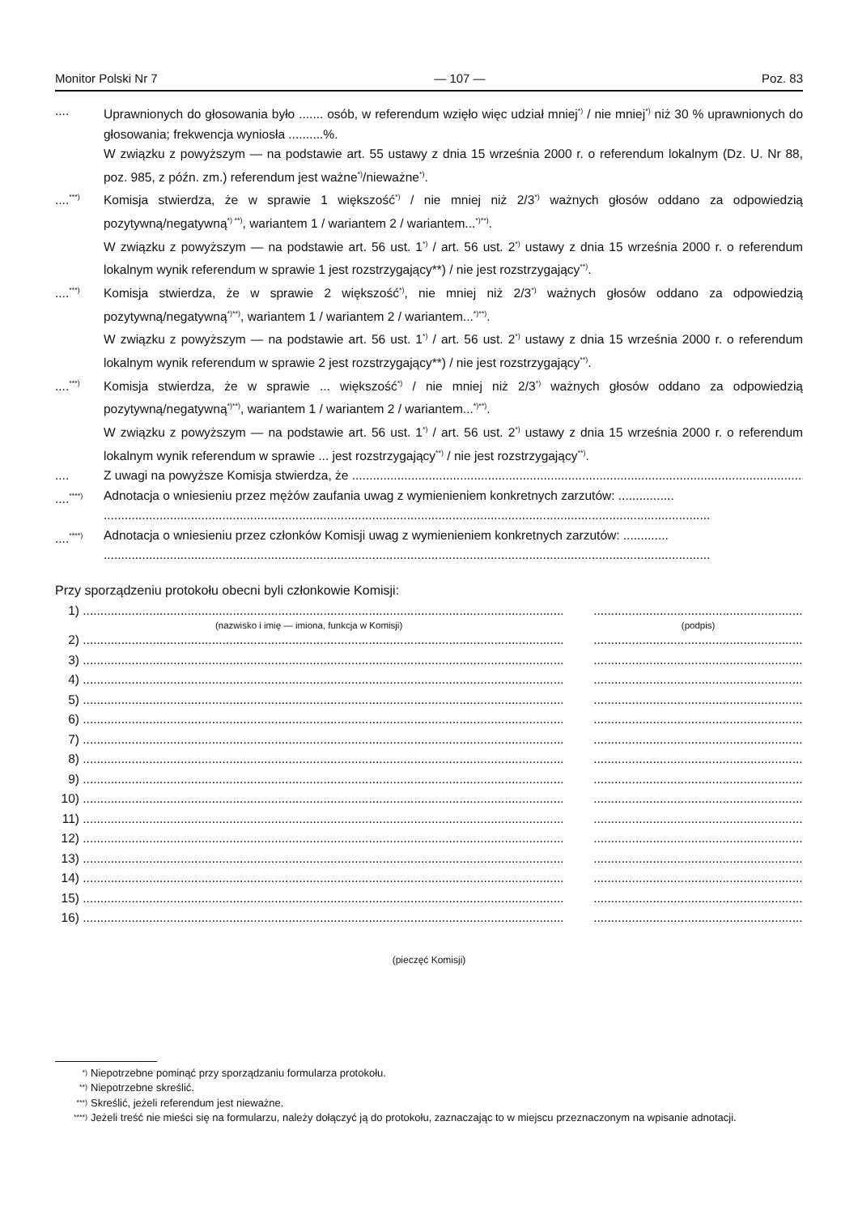Monitor Polski Nr 7 — 107 — Poz. 83
.... Uprawnionych do głosowania było ....... osób, w referendum wzięło więc udział mniej<sup>*)</sup> / nie mniej<sup>*)</sup> niż 30 % uprawnionych do głosowania; frekwencja wyniosła ..........%.
W związku z powyższym — na podstawie art. 55 ustawy z dnia 15 września 2000 r. o referendum lokalnym (Dz. U. Nr 88, poz. 985, z późn. zm.) referendum jest ważne<sup>*)</sup>/nieważne<sup>*)</sup>.
....<sup>***)</sup>
Komisja stwierdza, że w sprawie 1 większość<sup>*)</sup> / nie mniej niż 2/3<sup>*)</sup> ważnych głosów oddano za odpowiedzią pozytywną/negatywną<sup>*) **)</sup>, wariantem 1 / wariantem 2 / wariantem...<sup>*)**)</sup>.
W związku z powyższym — na podstawie art. 56 ust. 1<sup>*)</sup> / art. 56 ust. 2<sup>*)</sup> ustawy z dnia 15 września 2000 r. o referendum lokalnym wynik referendum w sprawie 1 jest rozstrzygający**) / nie jest rozstrzygający<sup>**)</sup>.
....<sup>***)</sup>
Komisja stwierdza, że w sprawie 2 większość<sup>*)</sup>, nie mniej niż 2/3<sup>*)</sup> ważnych głosów oddano za odpowiedzią pozytywną/negatywną<sup>*)**)</sup>, wariantem 1 / wariantem 2 / wariantem...<sup>*)**)</sup>.
W związku z powyższym — na podstawie art. 56 ust. 1<sup>*)</sup> / art. 56 ust. 2<sup>*)</sup> ustawy z dnia 15 września 2000 r. o referendum lokalnym wynik referendum w sprawie 2 jest rozstrzygający**) / nie jest rozstrzygający<sup>**)</sup>.
....<sup>***)</sup>
Komisja stwierdza, że w sprawie ... większość<sup>*)</sup> / nie mniej niż 2/3<sup>*)</sup> ważnych głosów oddano za odpowiedzią pozytywną/negatywną<sup>*)**)</sup>, wariantem 1 / wariantem 2 / wariantem...<sup>*)**)</sup>.
W związku z powyższym — na podstawie art. 56 ust. 1<sup>*)</sup> / art. 56 ust. 2<sup>*)</sup> ustawy z dnia 15 września 2000 r. o referendum lokalnym wynik referendum w sprawie ... jest rozstrzygający<sup>**)</sup> / nie jest rozstrzygający<sup>**)</sup>.
.... Z uwagi na powyższe Komisja stwierdza, że ..................................................................................................................................
....<sup>****)</sup>
Adnotacja o wniesieniu przez mężów zaufania uwag z wymienieniem konkretnych zarzutów: ................
..............................................................................................................................................................................
....<sup>****)</sup>
Adnotacja o wniesieniu przez członków Komisji uwag z wymienieniem konkretnych zarzutów: .............
..............................................................................................................................................................................
Przy sporządzeniu protokołu obecni byli członkowie Komisji:
1) .........................................................................................................................................................................................................
(nazwisko i imię — imiona, funkcja w Komisji) (podpis)
2) .........................................................................................................................................................................................................
3) .........................................................................................................................................................................................................
4) .........................................................................................................................................................................................................
5) .........................................................................................................................................................................................................
6) .........................................................................................................................................................................................................
7) .........................................................................................................................................................................................................
8) .........................................................................................................................................................................................................
9) .........................................................................................................................................................................................................
10) .........................................................................................................................................................................................................
11) .........................................................................................................................................................................................................
12) .........................................................................................................................................................................................................
13) .........................................................................................................................................................................................................
14) .........................................................................................................................................................................................................
15) .........................................................................................................................................................................................................
16) .........................................................................................................................................................................................................
(pieczęć Komisji)
<sup>*)</sup> Niepotrzebne pominąć przy sporządzaniu formularza protokołu.
<sup>**)</sup> Niepotrzebne skreślić.
<sup>***)</sup> Skreślić, jeżeli referendum jest nieważne.
<sup>****)</sup> Jeżeli treść nie mieści się na formularzu, należy dołączyć ją do protokołu, zaznaczając to w miejscu przeznaczonym na wpisanie adnotacji.